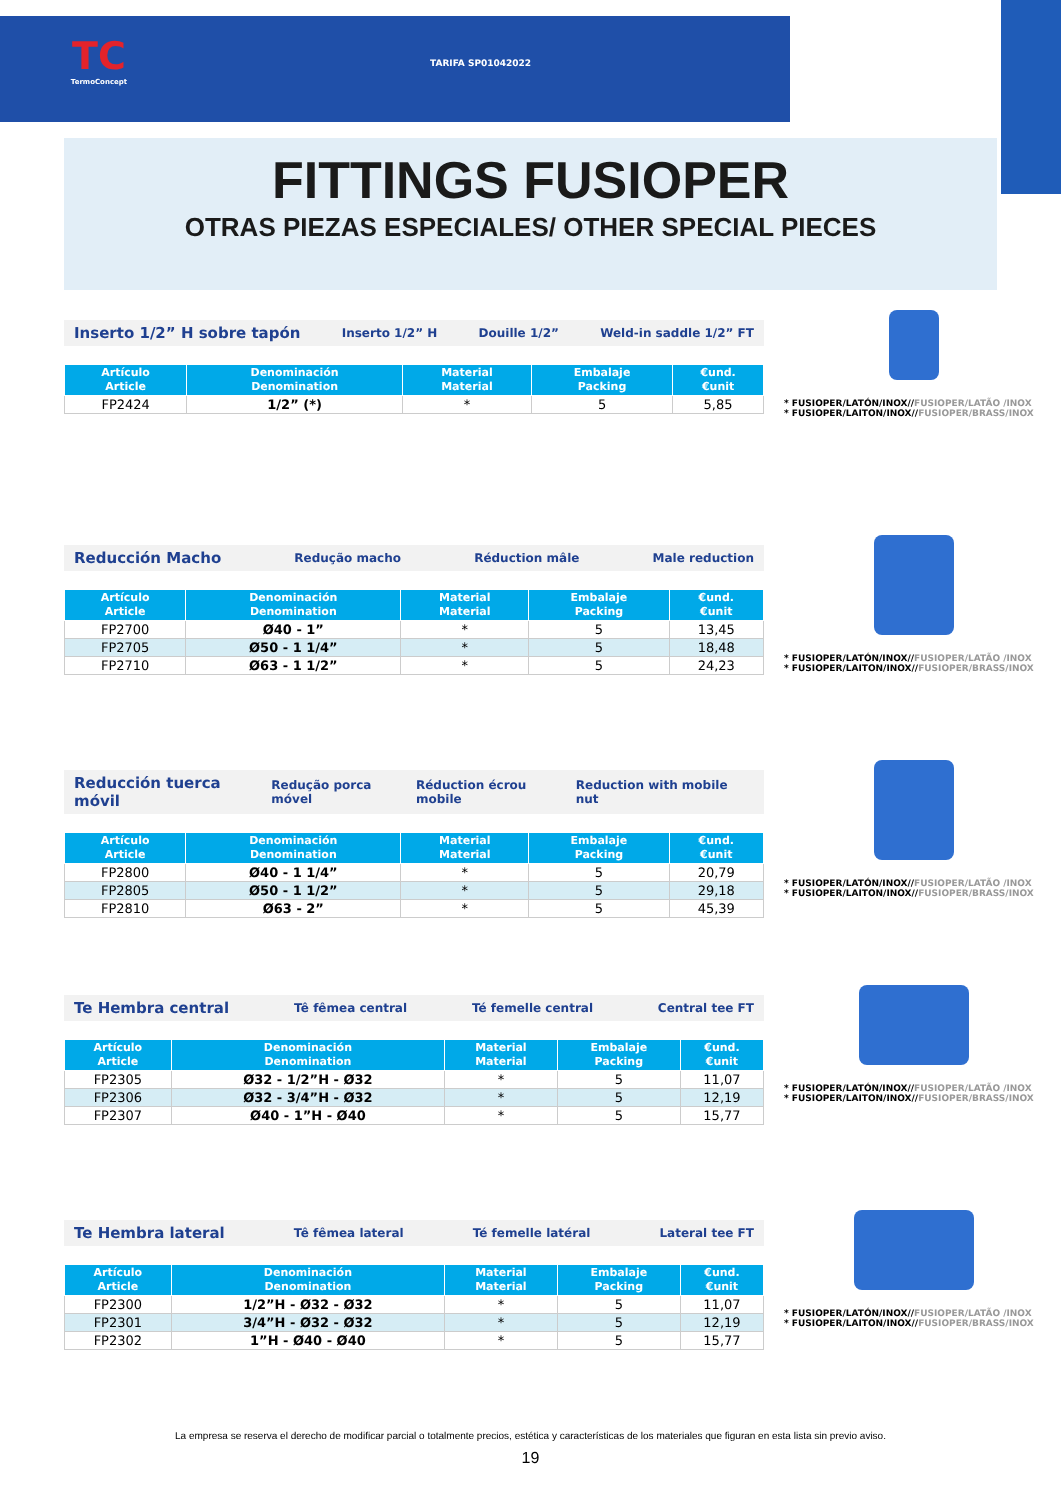TC
TermoConcept
TARIFA SP01042022
FITTINGS FUSIOPER
OTRAS PIEZAS ESPECIALES/ OTHER SPECIAL PIECES
Inserto 1/2” H sobre tapón Inserto 1/2” H Douille 1/2” Weld-in saddle 1/2” FT
| Artículo Article | Denominación Denomination | Material Material | Embalaje Packing | €und. €unit |
| --- | --- | --- | --- | --- |
| FP2424 | 1/2” (*) | * | 5 | 5,85 |
* FUSIOPER/LATÓN/INOX//FUSIOPER/LATÃO /INOX
* FUSIOPER/LAITON/INOX//FUSIOPER/BRASS/INOX
Reducción Macho Redução macho Réduction mâle Male reduction
| Artículo Article | Denominación Denomination | Material Material | Embalaje Packing | €und. €unit |
| --- | --- | --- | --- | --- |
| FP2700 | Ø40 - 1” | * | 5 | 13,45 |
| FP2705 | Ø50 - 1 1/4” | * | 5 | 18,48 |
| FP2710 | Ø63 - 1 1/2” | * | 5 | 24,23 |
* FUSIOPER/LATÓN/INOX//FUSIOPER/LATÃO /INOX
* FUSIOPER/LAITON/INOX//FUSIOPER/BRASS/INOX
Reducción tuerca móvil Redução porca móvel Réduction écrou mobile Reduction with mobile nut
| Artículo Article | Denominación Denomination | Material Material | Embalaje Packing | €und. €unit |
| --- | --- | --- | --- | --- |
| FP2800 | Ø40 - 1 1/4” | * | 5 | 20,79 |
| FP2805 | Ø50 - 1 1/2” | * | 5 | 29,18 |
| FP2810 | Ø63 - 2” | * | 5 | 45,39 |
* FUSIOPER/LATÓN/INOX//FUSIOPER/LATÃO /INOX
* FUSIOPER/LAITON/INOX//FUSIOPER/BRASS/INOX
Te Hembra central Tê fêmea central Té femelle central Central tee FT
| Artículo Article | Denominación Denomination | Material Material | Embalaje Packing | €und. €unit |
| --- | --- | --- | --- | --- |
| FP2305 | Ø32 - 1/2”H - Ø32 | * | 5 | 11,07 |
| FP2306 | Ø32 - 3/4”H - Ø32 | * | 5 | 12,19 |
| FP2307 | Ø40 - 1”H - Ø40 | * | 5 | 15,77 |
* FUSIOPER/LATÓN/INOX//FUSIOPER/LATÃO /INOX
* FUSIOPER/LAITON/INOX//FUSIOPER/BRASS/INOX
Te Hembra lateral Tê fêmea lateral Té femelle latéral Lateral tee FT
| Artículo Article | Denominación Denomination | Material Material | Embalaje Packing | €und. €unit |
| --- | --- | --- | --- | --- |
| FP2300 | 1/2”H - Ø32 - Ø32 | * | 5 | 11,07 |
| FP2301 | 3/4”H - Ø32 - Ø32 | * | 5 | 12,19 |
| FP2302 | 1”H - Ø40 - Ø40 | * | 5 | 15,77 |
* FUSIOPER/LATÓN/INOX//FUSIOPER/LATÃO /INOX
* FUSIOPER/LAITON/INOX//FUSIOPER/BRASS/INOX
La empresa se reserva el derecho de modificar parcial o totalmente precios, estética y características de los materiales que figuran en esta lista sin previo aviso.
19